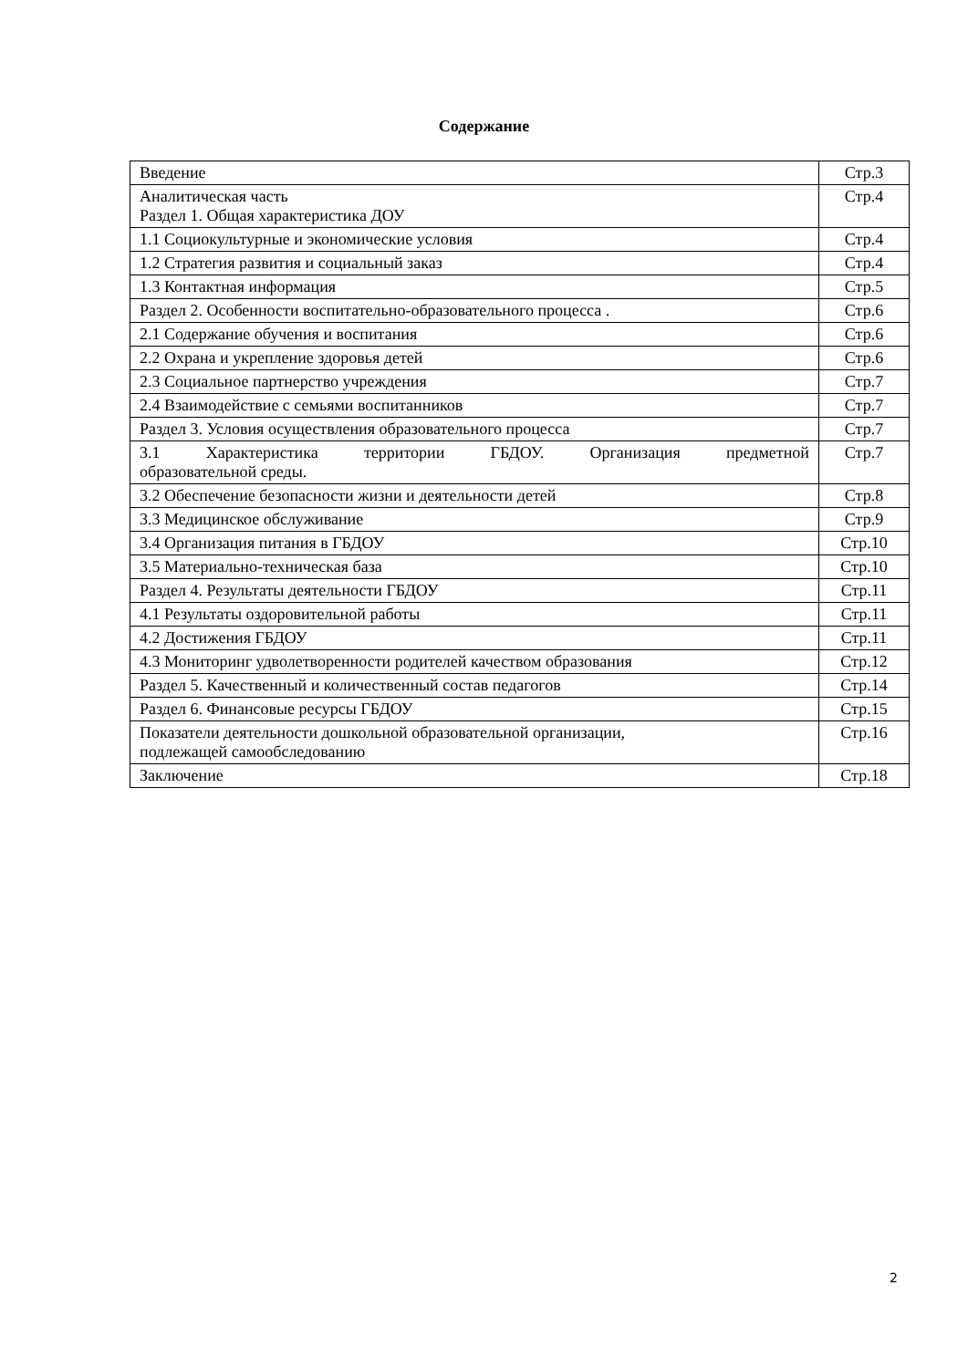Содержание
| Введение | Стр.3 |
| Аналитическая часть Раздел 1. Общая характеристика ДОУ | Стр.4 |
| 1.1 Социокультурные и экономические условия | Стр.4 |
| 1.2 Стратегия развития и социальный заказ | Стр.4 |
| 1.3 Контактная информация | Стр.5 |
| Раздел 2. Особенности воспитательно-образовательного процесса . | Стр.6 |
| 2.1 Содержание обучения и воспитания | Стр.6 |
| 2.2 Охрана и укрепление здоровья детей | Стр.6 |
| 2.3 Социальное партнерство учреждения | Стр.7 |
| 2.4 Взаимодействие с семьями воспитанников | Стр.7 |
| Раздел 3. Условия осуществления образовательного процесса | Стр.7 |
| 3.1 Характеристика территории ГБДОУ. Организация предметной образовательной среды. | Стр.7 |
| 3.2 Обеспечение безопасности жизни и деятельности детей | Стр.8 |
| 3.3 Медицинское обслуживание | Стр.9 |
| 3.4 Организация питания в ГБДОУ | Стр.10 |
| 3.5 Материально-техническая база | Стр.10 |
| Раздел 4. Результаты деятельности ГБДОУ | Стр.11 |
| 4.1 Результаты оздоровительной работы | Стр.11 |
| 4.2 Достижения ГБДОУ | Стр.11 |
| 4.3 Мониторинг удволетворенности родителей качеством образования | Стр.12 |
| Раздел 5. Качественный и количественный состав педагогов | Стр.14 |
| Раздел 6. Финансовые ресурсы ГБДОУ | Стр.15 |
| Показатели деятельности дошкольной образовательной организации, подлежащей самообследованию | Стр.16 |
| Заключение | Стр.18 |
2